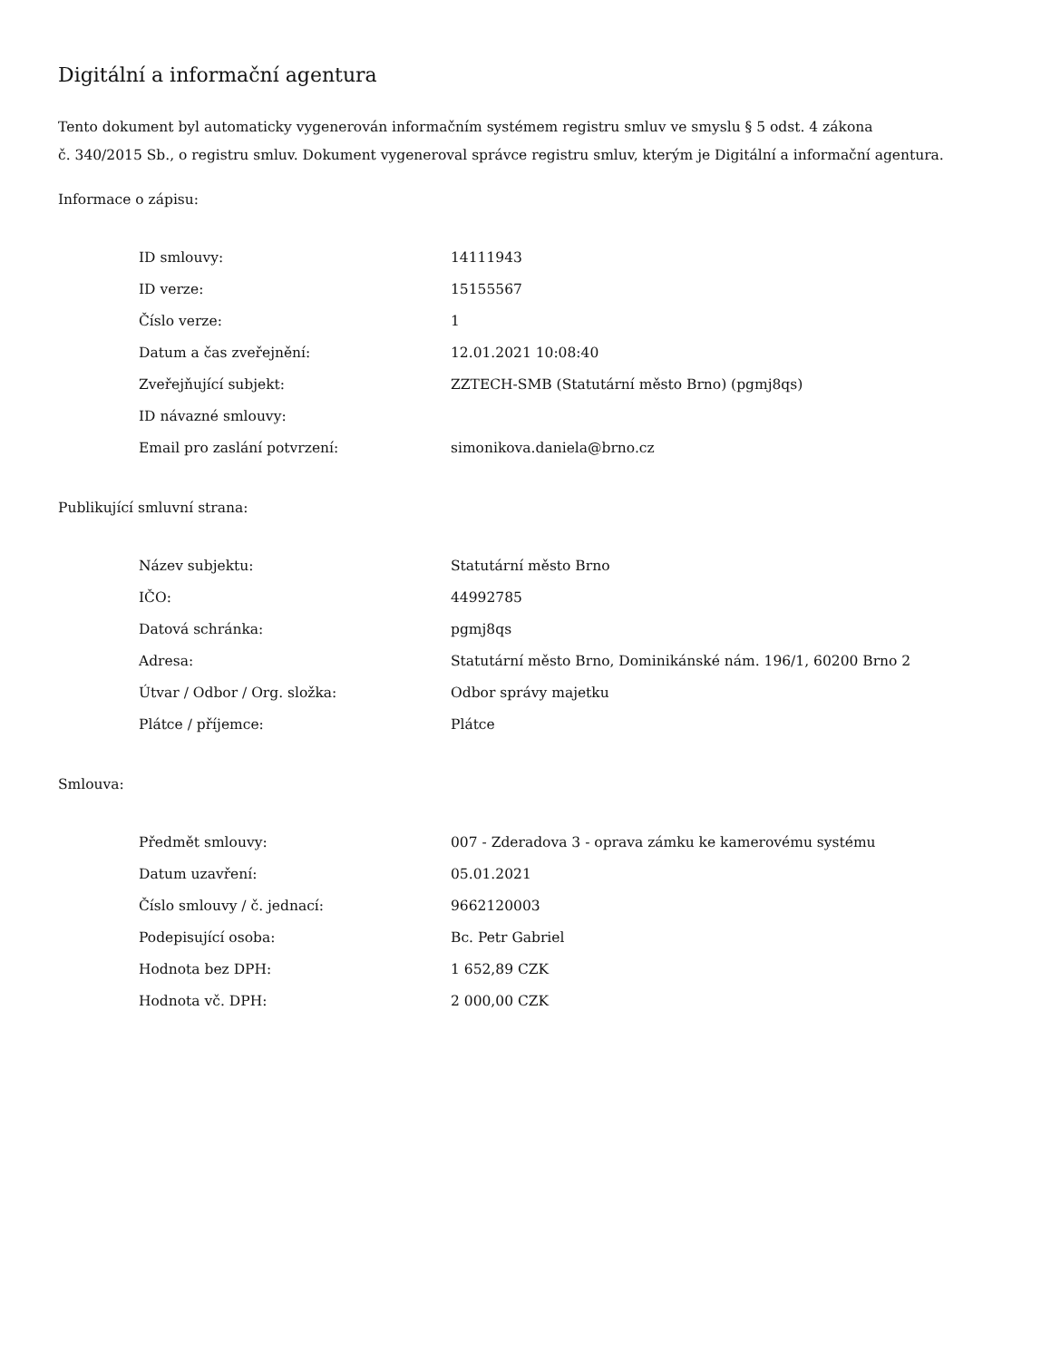Digitální a informační agentura
Tento dokument byl automaticky vygenerován informačním systémem registru smluv ve smyslu § 5 odst. 4 zákona
č. 340/2015 Sb., o registru smluv. Dokument vygeneroval správce registru smluv, kterým je Digitální a informační agentura.
Informace o zápisu:
| ID smlouvy: | 14111943 |
| ID verze: | 15155567 |
| Číslo verze: | 1 |
| Datum a čas zveřejnění: | 12.01.2021 10:08:40 |
| Zveřejňující subjekt: | ZZTECH-SMB (Statutární město Brno) (pgmj8qs) |
| ID návazné smlouvy: | |
| Email pro zaslání potvrzení: | simonikova.daniela@brno.cz |
Publikující smluvní strana:
| Název subjektu: | Statutární město Brno |
| IČO: | 44992785 |
| Datová schránka: | pgmj8qs |
| Adresa: | Statutární město Brno, Dominikánské nám. 196/1, 60200 Brno 2 |
| Útvar / Odbor / Org. složka: | Odbor správy majetku |
| Plátce / příjemce: | Plátce |
Smlouva:
| Předmět smlouvy: | 007 - Zderadova 3 - oprava zámku ke kamerovému systému |
| Datum uzavření: | 05.01.2021 |
| Číslo smlouvy / č. jednací: | 9662120003 |
| Podepisující osoba: | Bc. Petr Gabriel |
| Hodnota bez DPH: | 1 652,89 CZK |
| Hodnota vč. DPH: | 2 000,00 CZK |